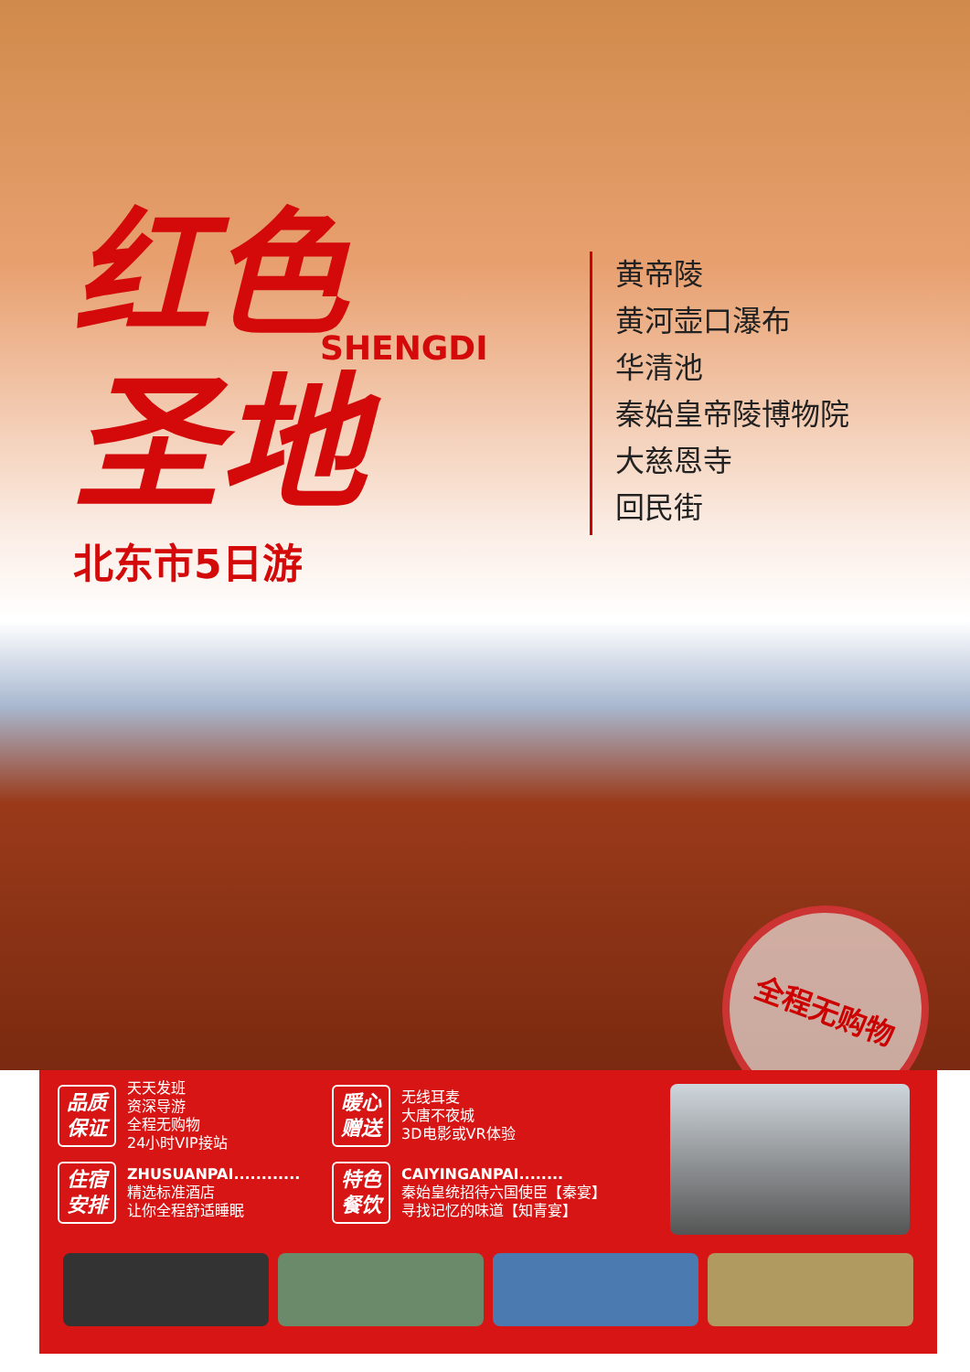红色
SHENGDI
圣地
北东市5日游
黄帝陵
黄河壶口瀑布
华清池
秦始皇帝陵博物院
大慈恩寺
回民街
全程无购物
品质
保证
天天发班
资深导游
全程无购物
24小时VIP接站
暖心
赠送
无线耳麦
大唐不夜城
3D电影或VR体验
住宿
安排
ZHUSUANPAI............
精选标准酒店
让你全程舒适睡眠
特色
餐饮
CAIYINGANPAI........
秦始皇统招待六国使臣【秦宴】
寻找记忆的味道【知青宴】